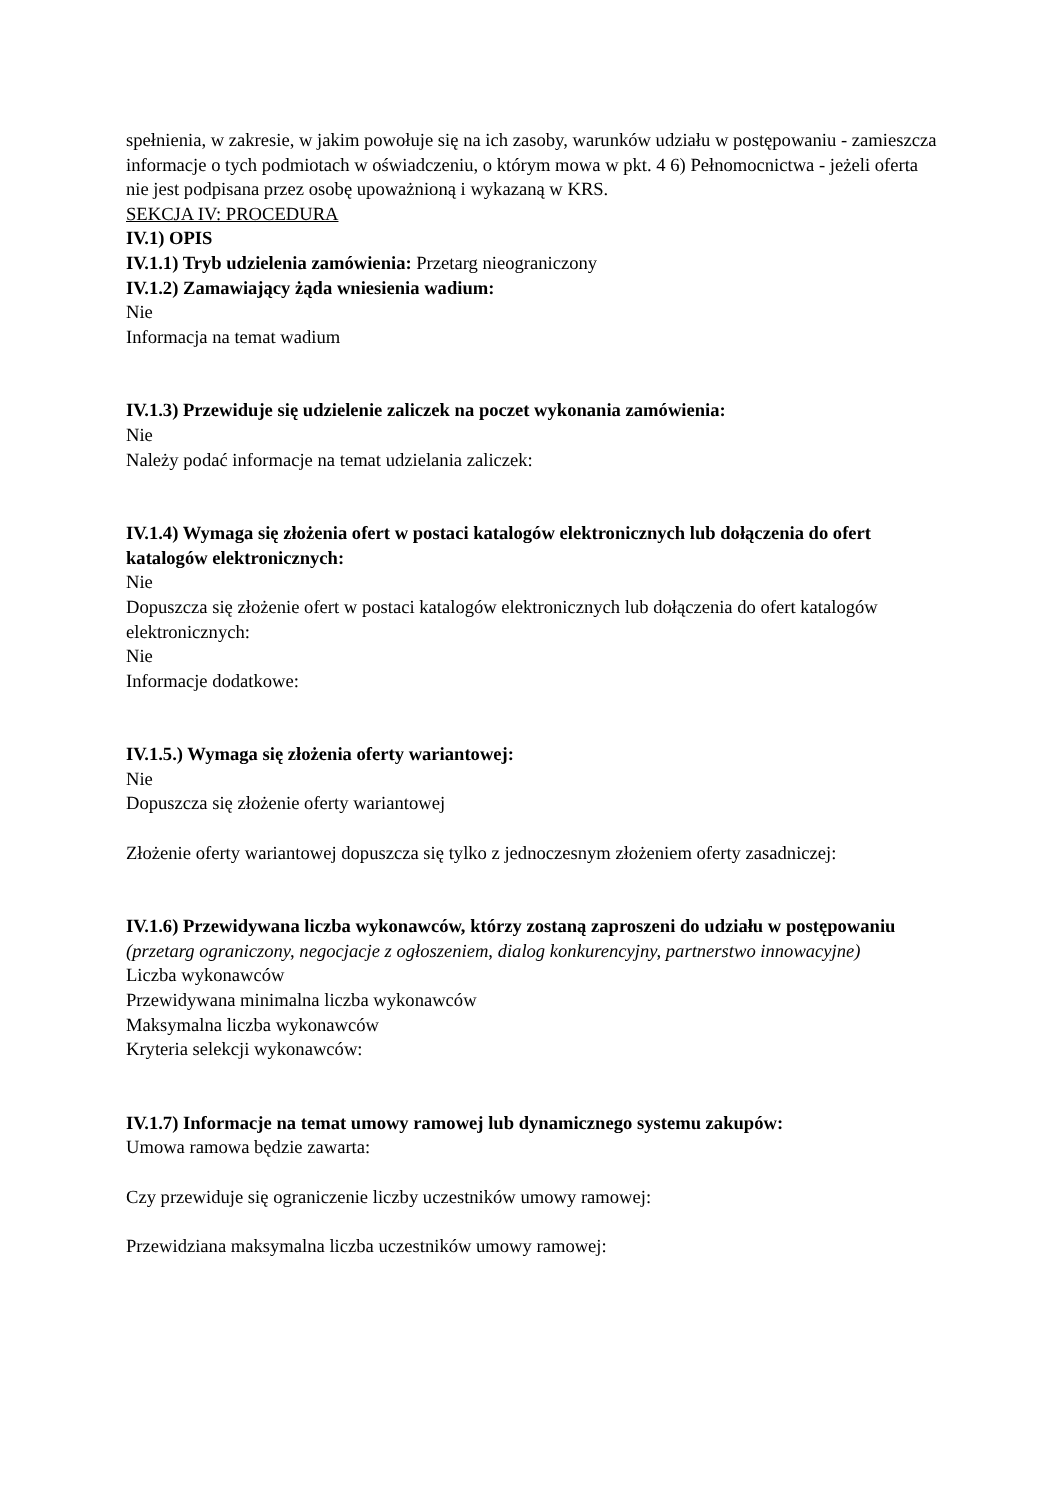spełnienia, w zakresie, w jakim powołuje się na ich zasoby, warunków udziału w postępowaniu - zamieszcza informacje o tych podmiotach w oświadczeniu, o którym mowa w pkt. 4 6) Pełnomocnictwa - jeżeli oferta nie jest podpisana przez osobę upoważnioną i wykazaną w KRS.
SEKCJA IV: PROCEDURA
IV.1) OPIS
IV.1.1) Tryb udzielenia zamówienia: Przetarg nieograniczony
IV.1.2) Zamawiający żąda wniesienia wadium:
Nie
Informacja na temat wadium
IV.1.3) Przewiduje się udzielenie zaliczek na poczet wykonania zamówienia:
Nie
Należy podać informacje na temat udzielania zaliczek:
IV.1.4) Wymaga się złożenia ofert w postaci katalogów elektronicznych lub dołączenia do ofert katalogów elektronicznych:
Nie
Dopuszcza się złożenie ofert w postaci katalogów elektronicznych lub dołączenia do ofert katalogów elektronicznych:
Nie
Informacje dodatkowe:
IV.1.5.) Wymaga się złożenia oferty wariantowej:
Nie
Dopuszcza się złożenie oferty wariantowej
Złożenie oferty wariantowej dopuszcza się tylko z jednoczesnym złożeniem oferty zasadniczej:
IV.1.6) Przewidywana liczba wykonawców, którzy zostaną zaproszeni do udziału w postępowaniu
(przetarg ograniczony, negocjacje z ogłoszeniem, dialog konkurencyjny, partnerstwo innowacyjne)
Liczba wykonawców
Przewidywana minimalna liczba wykonawców
Maksymalna liczba wykonawców
Kryteria selekcji wykonawców:
IV.1.7) Informacje na temat umowy ramowej lub dynamicznego systemu zakupów:
Umowa ramowa będzie zawarta:
Czy przewiduje się ograniczenie liczby uczestników umowy ramowej:
Przewidziana maksymalna liczba uczestników umowy ramowej: